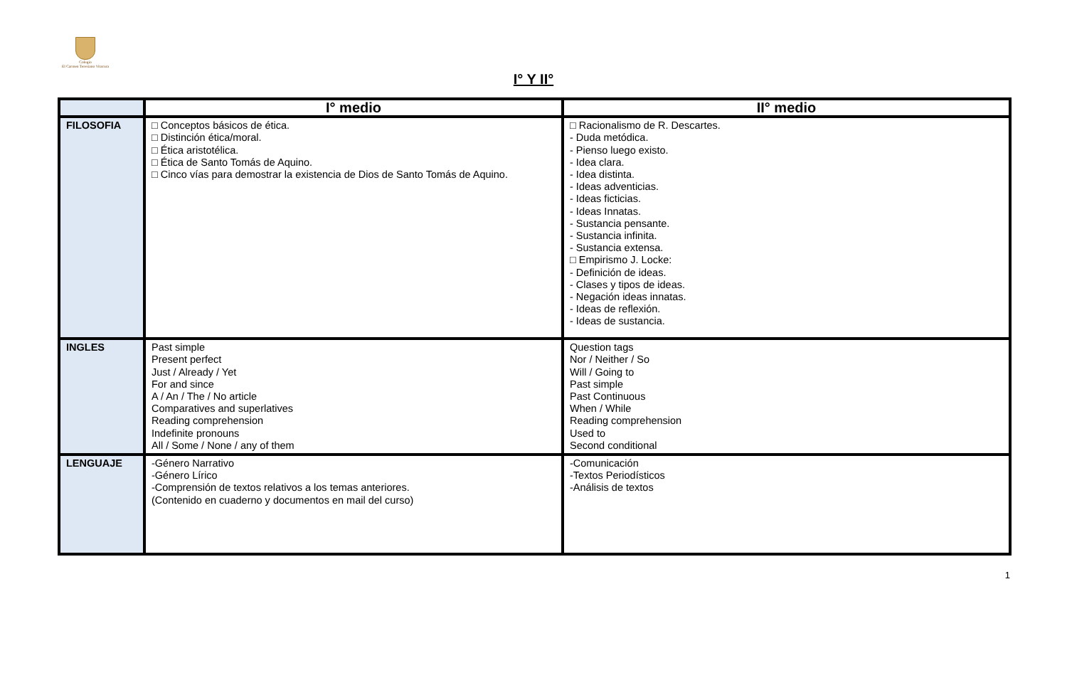Colegio
El Carmen Teresiano Vitacura
I° Y II°
| | I° medio | II° medio |
| --- | --- | --- |
| FILOSOFIA | □ Conceptos básicos de ética. □ Distinción ética/moral. □ Ética aristotélica. □ Ética de Santo Tomás de Aquino. □ Cinco vías para demostrar la existencia de Dios de Santo Tomás de Aquino. | □ Racionalismo de R. Descartes. - Duda metódica. - Pienso luego existo. - Idea clara. - Idea distinta. - Ideas adventicias. - Ideas ficticias. - Ideas Innatas. - Sustancia pensante. - Sustancia infinita. - Sustancia extensa. □ Empirismo J. Locke: - Definición de ideas. - Clases y tipos de ideas. - Negación ideas innatas. - Ideas de reflexión. - Ideas de sustancia. |
| INGLES | Past simple Present perfect Just / Already / Yet For and since A / An / The / No article Comparatives and superlatives Reading comprehension Indefinite pronouns All / Some / None / any of them | Question tags Nor / Neither / So Will / Going to Past simple Past Continuous When / While Reading comprehension Used to Second conditional |
| LENGUAJE | -Género Narrativo -Género Lírico -Comprensión de textos relativos a los temas anteriores. (Contenido en cuaderno y documentos en mail del curso) | -Comunicación -Textos Periodísticos -Análisis de textos |
1